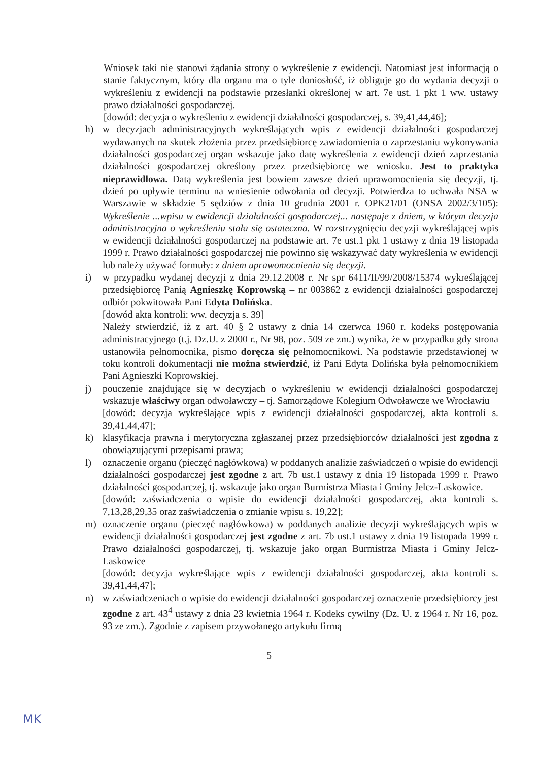Wniosek taki nie stanowi żądania strony o wykreślenie z ewidencji. Natomiast jest informacją o stanie faktycznym, który dla organu ma o tyle doniosłość, iż obliguje go do wydania decyzji o wykreśleniu z ewidencji na podstawie przesłanki określonej w art. 7e ust. 1 pkt 1 ww. ustawy prawo działalności gospodarczej.
[dowód: decyzja o wykreśleniu z ewidencji działalności gospodarczej, s. 39,41,44,46];
h) w decyzjach administracyjnych wykreślających wpis z ewidencji działalności gospodarczej wydawanych na skutek złożenia przez przedsiębiorcę zawiadomienia o zaprzestaniu wykonywania działalności gospodarczej organ wskazuje jako datę wykreślenia z ewidencji dzień zaprzestania działalności gospodarczej określony przez przedsiębiorcę we wniosku. Jest to praktyka nieprawidłowa. Datą wykreślenia jest bowiem zawsze dzień uprawomocnienia się decyzji, tj. dzień po upływie terminu na wniesienie odwołania od decyzji. Potwierdza to uchwała NSA w Warszawie w składzie 5 sędziów z dnia 10 grudnia 2001 r. OPK21/01 (ONSA 2002/3/105): Wykreślenie ...wpisu w ewidencji działalności gospodarczej... następuje z dniem, w którym decyzja administracyjna o wykreśleniu stała się ostateczna. W rozstrzygnięciu decyzji wykreślającej wpis w ewidencji działalności gospodarczej na podstawie art. 7e ust.1 pkt 1 ustawy z dnia 19 listopada 1999 r. Prawo działalności gospodarczej nie powinno się wskazywać daty wykreślenia w ewidencji lub należy używać formuły: z dniem uprawomocnienia się decyzji.
i) w przypadku wydanej decyzji z dnia 29.12.2008 r. Nr spr 6411/II/99/2008/15374 wykreślającej przedsiębiorcę Panią Agnieszkę Koprowską – nr 003862 z ewidencji działalności gospodarczej odbiór pokwitowała Pani Edyta Dolińska.
[dowód akta kontroli: ww. decyzja s. 39]
Należy stwierdzić, iż z art. 40 § 2 ustawy z dnia 14 czerwca 1960 r. kodeks postępowania administracyjnego (t.j. Dz.U. z 2000 r., Nr 98, poz. 509 ze zm.) wynika, że w przypadku gdy strona ustanowiła pełnomocnika, pismo doręcza się pełnomocnikowi. Na podstawie przedstawionej w toku kontroli dokumentacji nie można stwierdzić, iż Pani Edyta Dolińska była pełnomocnikiem Pani Agnieszki Koprowskiej.
j) pouczenie znajdujące się w decyzjach o wykreśleniu w ewidencji działalności gospodarczej wskazuje właściwy organ odwoławczy – tj. Samorządowe Kolegium Odwoławcze we Wrocławiu
[dowód: decyzja wykreślające wpis z ewidencji działalności gospodarczej, akta kontroli s. 39,41,44,47];
k) klasyfikacja prawna i merytoryczna zgłaszanej przez przedsiębiorców działalności jest zgodna z obowiązującymi przepisami prawa;
l) oznaczenie organu (pieczęć nagłówkowa) w poddanych analizie zaświadczeń o wpisie do ewidencji działalności gospodarczej jest zgodne z art. 7b ust.1 ustawy z dnia 19 listopada 1999 r. Prawo działalności gospodarczej, tj. wskazuje jako organ Burmistrza Miasta i Gminy Jelcz-Laskowice.
[dowód: zaświadczenia o wpisie do ewidencji działalności gospodarczej, akta kontroli s. 7,13,28,29,35 oraz zaświadczenia o zmianie wpisu s. 19,22];
m) oznaczenie organu (pieczęć nagłówkowa) w poddanych analizie decyzji wykreślających wpis w ewidencji działalności gospodarczej jest zgodne z art. 7b ust.1 ustawy z dnia 19 listopada 1999 r. Prawo działalności gospodarczej, tj. wskazuje jako organ Burmistrza Miasta i Gminy Jelcz-Laskowice
[dowód: decyzja wykreślające wpis z ewidencji działalności gospodarczej, akta kontroli s. 39,41,44,47];
n) w zaświadczeniach o wpisie do ewidencji działalności gospodarczej oznaczenie przedsiębiorcy jest zgodne z art. 43<sup>4</sup> ustawy z dnia 23 kwietnia 1964 r. Kodeks cywilny (Dz. U. z 1964 r. Nr 16, poz. 93 ze zm.). Zgodnie z zapisem przywołanego artykułu firmą
5
MK